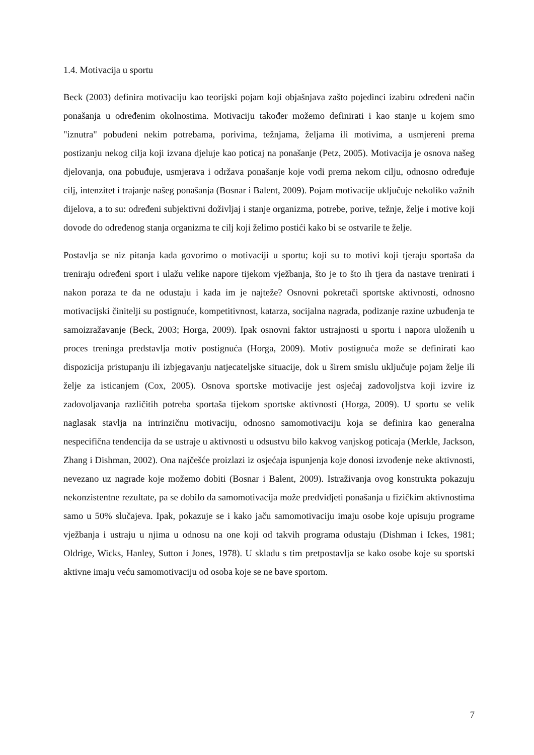1.4. Motivacija u sportu
Beck (2003) definira motivaciju kao teorijski pojam koji objašnjava zašto pojedinci izabiru određeni način ponašanja u određenim okolnostima. Motivaciju također možemo definirati i kao stanje u kojem smo "iznutra" pobuđeni nekim potrebama, porivima, težnjama, željama ili motivima, a usmjereni prema postizanju nekog cilja koji izvana djeluje kao poticaj na ponašanje (Petz, 2005). Motivacija je osnova našeg djelovanja, ona pobuđuje, usmjerava i održava ponašanje koje vodi prema nekom cilju, odnosno određuje cilj, intenzitet i trajanje našeg ponašanja (Bosnar i Balent, 2009). Pojam motivacije uključuje nekoliko važnih dijelova, a to su: određeni subjektivni doživljaj i stanje organizma, potrebe, porive, težnje, želje i motive koji dovode do određenog stanja organizma te cilj koji želimo postići kako bi se ostvarile te želje.
Postavlja se niz pitanja kada govorimo o motivaciji u sportu; koji su to motivi koji tjeraju sportaša da treniraju određeni sport i ulažu velike napore tijekom vježbanja, što je to što ih tjera da nastave trenirati i nakon poraza te da ne odustaju i kada im je najteže? Osnovni pokretači sportske aktivnosti, odnosno motivacijski činitelji su postignuće, kompetitivnost, katarza, socijalna nagrada, podizanje razine uzbuđenja te samoizražavanje (Beck, 2003; Horga, 2009). Ipak osnovni faktor ustrajnosti u sportu i napora uloženih u proces treninga predstavlja motiv postignuća (Horga, 2009). Motiv postignuća može se definirati kao dispozicija pristupanju ili izbjegavanju natjecateljske situacije, dok u širem smislu uključuje pojam želje ili želje za isticanjem (Cox, 2005). Osnova sportske motivacije jest osjećaj zadovoljstva koji izvire iz zadovoljavanja različitih potreba sportaša tijekom sportske aktivnosti (Horga, 2009). U sportu se velik naglasak stavlja na intrinzičnu motivaciju, odnosno samomotivaciju koja se definira kao generalna nespecifična tendencija da se ustraje u aktivnosti u odsustvu bilo kakvog vanjskog poticaja (Merkle, Jackson, Zhang i Dishman, 2002). Ona najčešće proizlazi iz osjećaja ispunjenja koje donosi izvođenje neke aktivnosti, nevezano uz nagrade koje možemo dobiti (Bosnar i Balent, 2009). Istraživanja ovog konstrukta pokazuju nekonzistentne rezultate, pa se dobilo da samomotivacija može predvidjeti ponašanja u fizičkim aktivnostima samo u 50% slučajeva. Ipak, pokazuje se i kako jaču samomotivaciju imaju osobe koje upisuju programe vježbanja i ustraju u njima u odnosu na one koji od takvih programa odustaju (Dishman i Ickes, 1981; Oldrige, Wicks, Hanley, Sutton i Jones, 1978). U skladu s tim pretpostavlja se kako osobe koje su sportski aktivne imaju veću samomotivaciju od osoba koje se ne bave sportom.
7